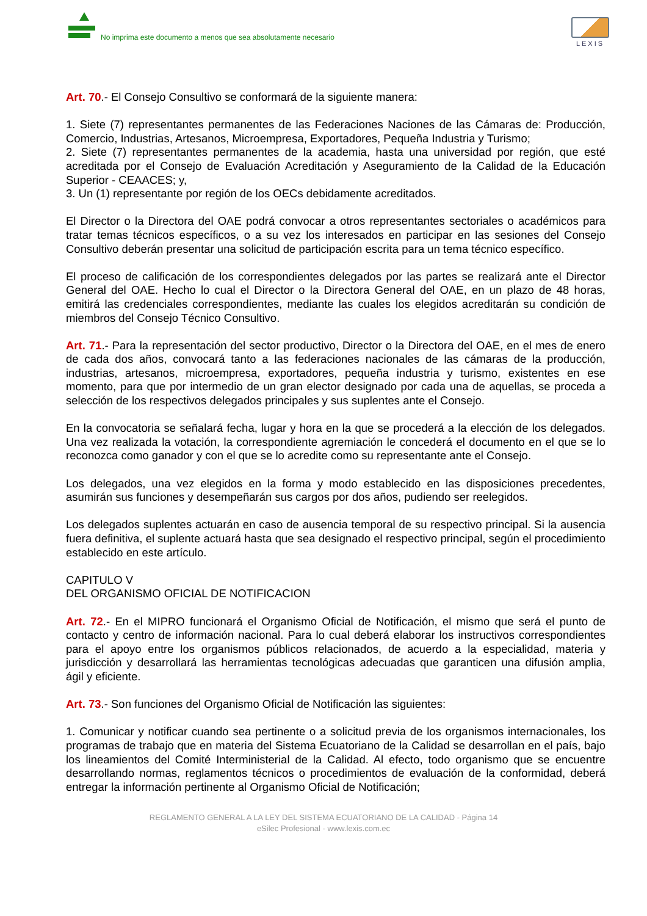No imprima este documento a menos que sea absolutamente necesario
LEXIS
Art. 70.- El Consejo Consultivo se conformará de la siguiente manera:
1. Siete (7) representantes permanentes de las Federaciones Naciones de las Cámaras de: Producción, Comercio, Industrias, Artesanos, Microempresa, Exportadores, Pequeña Industria y Turismo;
2. Siete (7) representantes permanentes de la academia, hasta una universidad por región, que esté acreditada por el Consejo de Evaluación Acreditación y Aseguramiento de la Calidad de la Educación Superior - CEAACES; y,
3. Un (1) representante por región de los OECs debidamente acreditados.
El Director o la Directora del OAE podrá convocar a otros representantes sectoriales o académicos para tratar temas técnicos específicos, o a su vez los interesados en participar en las sesiones del Consejo Consultivo deberán presentar una solicitud de participación escrita para un tema técnico específico.
El proceso de calificación de los correspondientes delegados por las partes se realizará ante el Director General del OAE. Hecho lo cual el Director o la Directora General del OAE, en un plazo de 48 horas, emitirá las credenciales correspondientes, mediante las cuales los elegidos acreditarán su condición de miembros del Consejo Técnico Consultivo.
Art. 71.- Para la representación del sector productivo, Director o la Directora del OAE, en el mes de enero de cada dos años, convocará tanto a las federaciones nacionales de las cámaras de la producción, industrias, artesanos, microempresa, exportadores, pequeña industria y turismo, existentes en ese momento, para que por intermedio de un gran elector designado por cada una de aquellas, se proceda a selección de los respectivos delegados principales y sus suplentes ante el Consejo.
En la convocatoria se señalará fecha, lugar y hora en la que se procederá a la elección de los delegados. Una vez realizada la votación, la correspondiente agremiación le concederá el documento en el que se lo reconozca como ganador y con el que se lo acredite como su representante ante el Consejo.
Los delegados, una vez elegidos en la forma y modo establecido en las disposiciones precedentes, asumirán sus funciones y desempeñarán sus cargos por dos años, pudiendo ser reelegidos.
Los delegados suplentes actuarán en caso de ausencia temporal de su respectivo principal. Si la ausencia fuera definitiva, el suplente actuará hasta que sea designado el respectivo principal, según el procedimiento establecido en este artículo.
CAPITULO V
DEL ORGANISMO OFICIAL DE NOTIFICACION
Art. 72.- En el MIPRO funcionará el Organismo Oficial de Notificación, el mismo que será el punto de contacto y centro de información nacional. Para lo cual deberá elaborar los instructivos correspondientes para el apoyo entre los organismos públicos relacionados, de acuerdo a la especialidad, materia y jurisdicción y desarrollará las herramientas tecnológicas adecuadas que garanticen una difusión amplia, ágil y eficiente.
Art. 73.- Son funciones del Organismo Oficial de Notificación las siguientes:
1. Comunicar y notificar cuando sea pertinente o a solicitud previa de los organismos internacionales, los programas de trabajo que en materia del Sistema Ecuatoriano de la Calidad se desarrollan en el país, bajo los lineamientos del Comité Interministerial de la Calidad. Al efecto, todo organismo que se encuentre desarrollando normas, reglamentos técnicos o procedimientos de evaluación de la conformidad, deberá entregar la información pertinente al Organismo Oficial de Notificación;
REGLAMENTO GENERAL A LA LEY DEL SISTEMA ECUATORIANO DE LA CALIDAD - Página 14
eSilec Profesional - www.lexis.com.ec